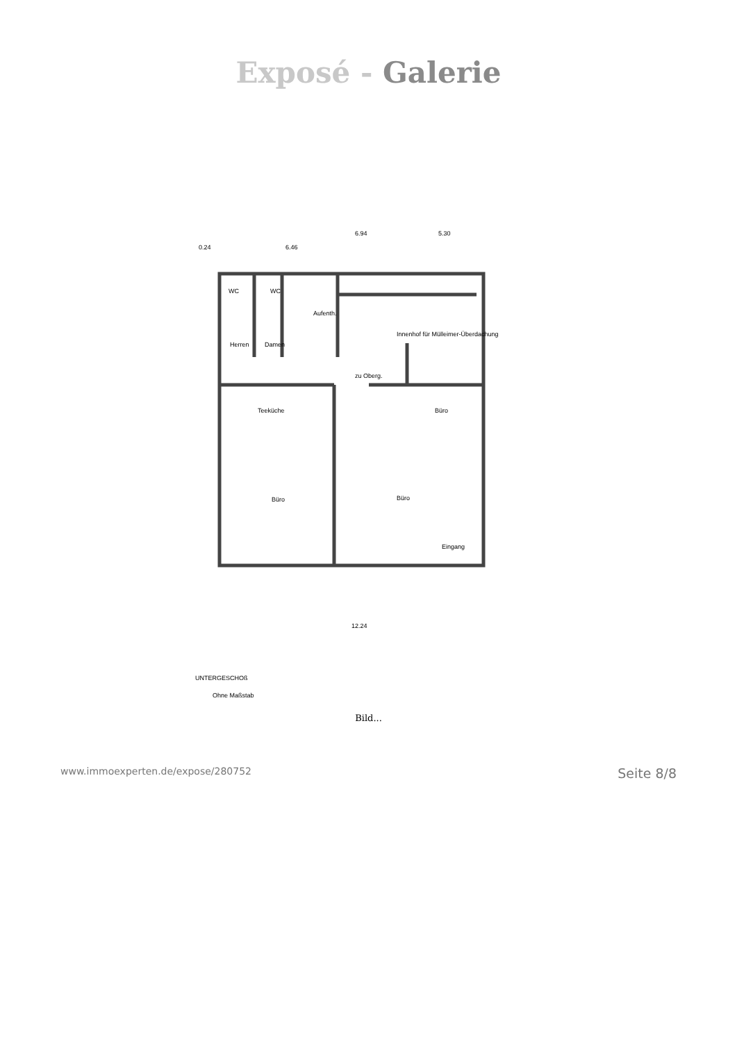Exposé - Galerie
6.94
5.30
0.24
6.46
WC
WC
Aufenth.
Herren
Damen
Innenhof für Mülleimer-Überdachung
zu Oberg.
Teeküche
Büro
Büro
Büro
Eingang
12.24
UNTERGESCHOß
Ohne Maßstab
Bild...
www.immoexperten.de/expose/280752 Seite 8/8